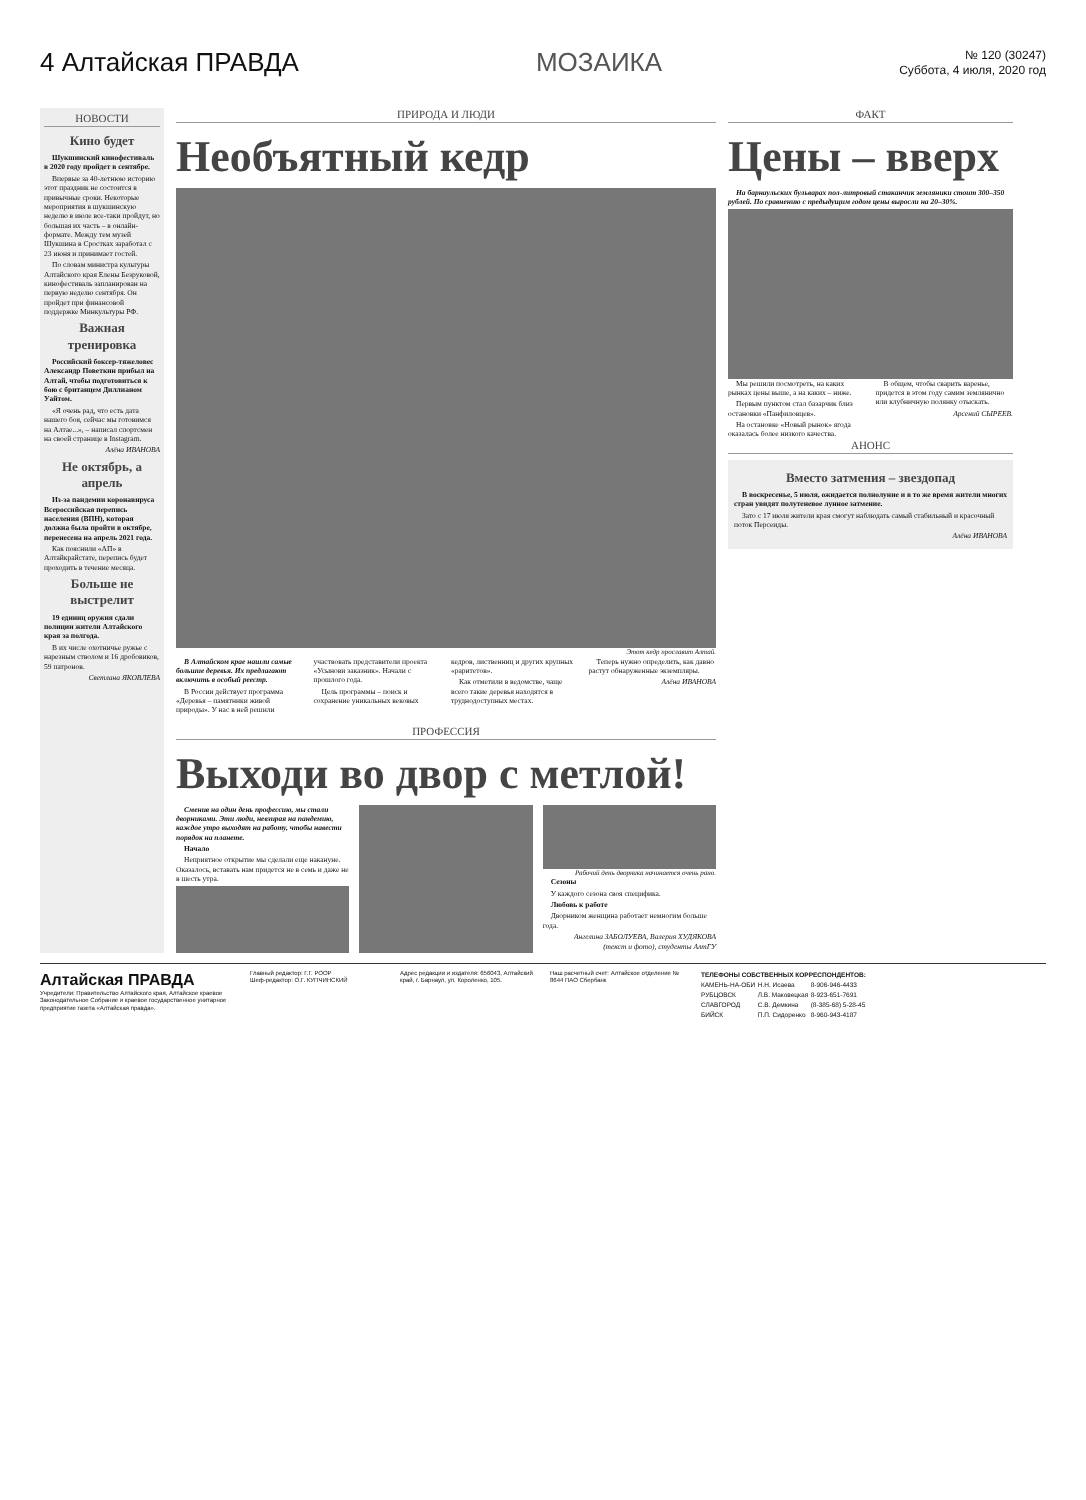4 Алтайская ПРАВДА
МОЗАИКА
№ 120 (30247)
Суббота, 4 июля, 2020 год
НОВОСТИ
Кино будет
Шукшинский кинофестиваль в 2020 году пройдет в сентябре.
Впервые за 40-летнюю историю этот праздник не состоится в привычные сроки. Некоторые мероприятия в шукшинскую неделю в июле все-таки пройдут, но большая их часть – в онлайн-формате. Между тем музей Шукшина в Сростках заработал с 23 июня и принимает гостей.
По словам министра культуры Алтайского края Елены Безруковой, кинофестиваль запланирован на первую неделю сентября. Он пройдет при финансовой поддержке Минкультуры РФ.
Важная тренировка
Российский боксер-тяжеловес Александр Поветкин прибыл на Алтай, чтобы подготовиться к бою с британцем Диллианом Уайтом.
«Я очень рад, что есть дата нашего боя, сейчас мы готовимся на Алтае...», – написал спортсмен на своей странице в Instagram.
Алёна ИВАНОВА
Не октябрь, а апрель
Из-за пандемии коронавируса Всероссийская перепись населения (ВПН), которая должна была пройти в октябре, перенесена на апрель 2021 года.
Как пояснили «АП» в Алтайкрайстате, перепись будет проходить в течение месяца.
Больше не выстрелит
19 единиц оружия сдали полиции жители Алтайского края за полгода.
В их числе охотничье ружье с нарезным стволом и 16 дробовиков, 59 патронов.
Светлана ЯКОВЛЕВА
ПРИРОДА И ЛЮДИ
Необъятный кедр
Этот кедр прославит Алтай.
В Алтайском крае нашли самые большие деревья. Их предлагают включить в особый реестр.
В России действует программа «Деревья – памятники живой природы». У нас в ней решили участвовать представители проекта «Усынови заказник». Начали с прошлого года.
Цель программы – поиск и сохранение уникальных вековых кедров, лиственниц и других крупных «раритетов».
Как отметили в ведомстве, чаще всего такие деревья находятся в труднодоступных местах.
Теперь нужно определить, как давно растут обнаруженные экземпляры.
Алёна ИВАНОВА
ПРОФЕССИЯ
Выходи во двор с метлой!
Сменив на один день профессию, мы стали дворниками. Эти люди, невзирая на пандемию, каждое утро выходят на работу, чтобы навести порядок на планете.
Начало
Неприятное открытие мы сделали еще накануне. Оказалось, вставать нам придется не в семь и даже не в шесть утра.
Рабочий день дворника начинается очень рано.
Сезоны
У каждого сезона своя специфика.
Любовь к работе
Дворником женщина работает немногим больше года.
Ангелина ЗАБОЛУЕВА, Валерия ХУДЯКОВА (текст и фото), студенты АлтГУ
ФАКТ
Цены – вверх
На барнаульских бульварах пол-литровый стаканчик земляники стоит 300–350 рублей. По сравнению с предыдущим годом цены выросли на 20–30%.
Мы решили посмотреть, на каких рынках цены выше, а на каких – ниже.
Первым пунктом стал базарчик близ остановки «Панфиловцев».
На остановке «Новый рынок» ягода оказалась более низкого качества.
В общем, чтобы сварить варенье, придется в этом году самим землянично или клубничную полянку отыскать.
Арсений СЫРЕЕВ.
АНОНС
Вместо затмения – звездопад
В воскресенье, 5 июля, ожидается полнолуние и в то же время жители многих стран увидят полутеневое лунное затмение.
Зато с 17 июля жители края смогут наблюдать самый стабильный и красочный поток Персеиды.
Алёна ИВАНОВА
Алтайская ПРАВДА
Учредители: Правительство Алтайского края, Алтайское краевое Законодательное Собрание и краевое государственное унитарное предприятие газета «Алтайская правда».
Главный редактор: Г.Г. РООР
Шеф-редактор: О.Г. КУПЧИНСКИЙ
Адрес редакции и издателя: 656043, Алтайский край, г. Барнаул, ул. Короленко, 105.
Наш расчетный счет: Алтайское отделение № 8644 ПАО Сбербанк
| ТЕЛЕФОНЫ СОБСТВЕННЫХ КОРРЕСПОНДЕНТОВ: | | |
| --- | --- | --- |
| КАМЕНЬ-НА-ОБИ | Н.Н. Исаева | 8-906-946-4433 |
| РУБЦОВСК | Л.В. Маковецкая | 8-923-651-7691 |
| СЛАВГОРОД | С.В. Демкина | (8-385-68) 5-28-45 |
| БИЙСК | П.П. Сидоренко | 8-960-943-4187 |